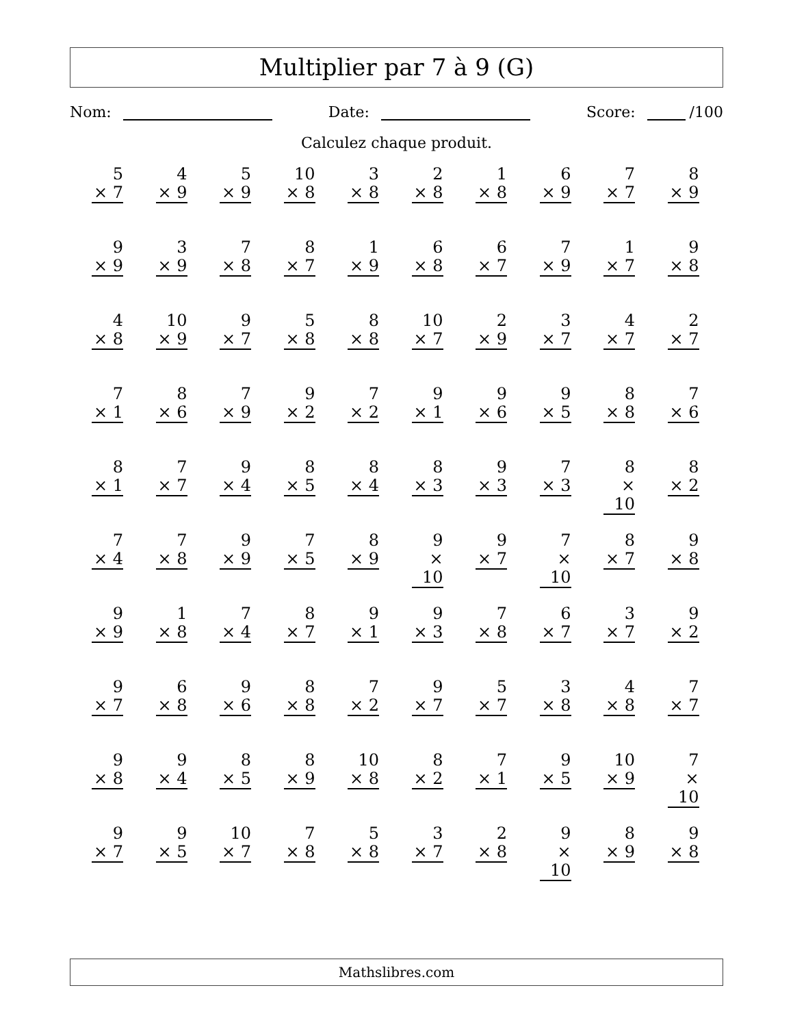Multiplier par 7 à 9 (G)
Nom: Date: Score: /100
Calculez chaque produit.
| 5 × 7 | 4 × 9 | 5 × 9 | 10 × 8 | 3 × 8 | 2 × 8 | 1 × 8 | 6 × 9 | 7 × 7 | 8 × 9 |
| 9 × 9 | 3 × 9 | 7 × 8 | 8 × 7 | 1 × 9 | 6 × 8 | 6 × 7 | 7 × 9 | 1 × 7 | 9 × 8 |
| 4 × 8 | 10 × 9 | 9 × 7 | 5 × 8 | 8 × 8 | 10 × 7 | 2 × 9 | 3 × 7 | 4 × 7 | 2 × 7 |
| 7 × 1 | 8 × 6 | 7 × 9 | 9 × 2 | 7 × 2 | 9 × 1 | 9 × 6 | 9 × 5 | 8 × 8 | 7 × 6 |
| 8 × 1 | 7 × 7 | 9 × 4 | 8 × 5 | 8 × 4 | 8 × 3 | 9 × 3 | 7 × 3 | 8 × 10 | 8 × 2 |
| 7 × 4 | 7 × 8 | 9 × 9 | 7 × 5 | 8 × 9 | 9 × 10 | 9 × 7 | 7 × 10 | 8 × 7 | 9 × 8 |
| 9 × 9 | 1 × 8 | 7 × 4 | 8 × 7 | 9 × 1 | 9 × 3 | 7 × 8 | 6 × 7 | 3 × 7 | 9 × 2 |
| 9 × 7 | 6 × 8 | 9 × 6 | 8 × 8 | 7 × 2 | 9 × 7 | 5 × 7 | 3 × 8 | 4 × 8 | 7 × 7 |
| 9 × 8 | 9 × 4 | 8 × 5 | 8 × 9 | 10 × 8 | 8 × 2 | 7 × 1 | 9 × 5 | 10 × 9 | 7 × 10 |
| 9 × 7 | 9 × 5 | 10 × 7 | 7 × 8 | 5 × 8 | 3 × 7 | 2 × 8 | 9 × 10 | 8 × 9 | 9 × 8 |
Mathslibres.com